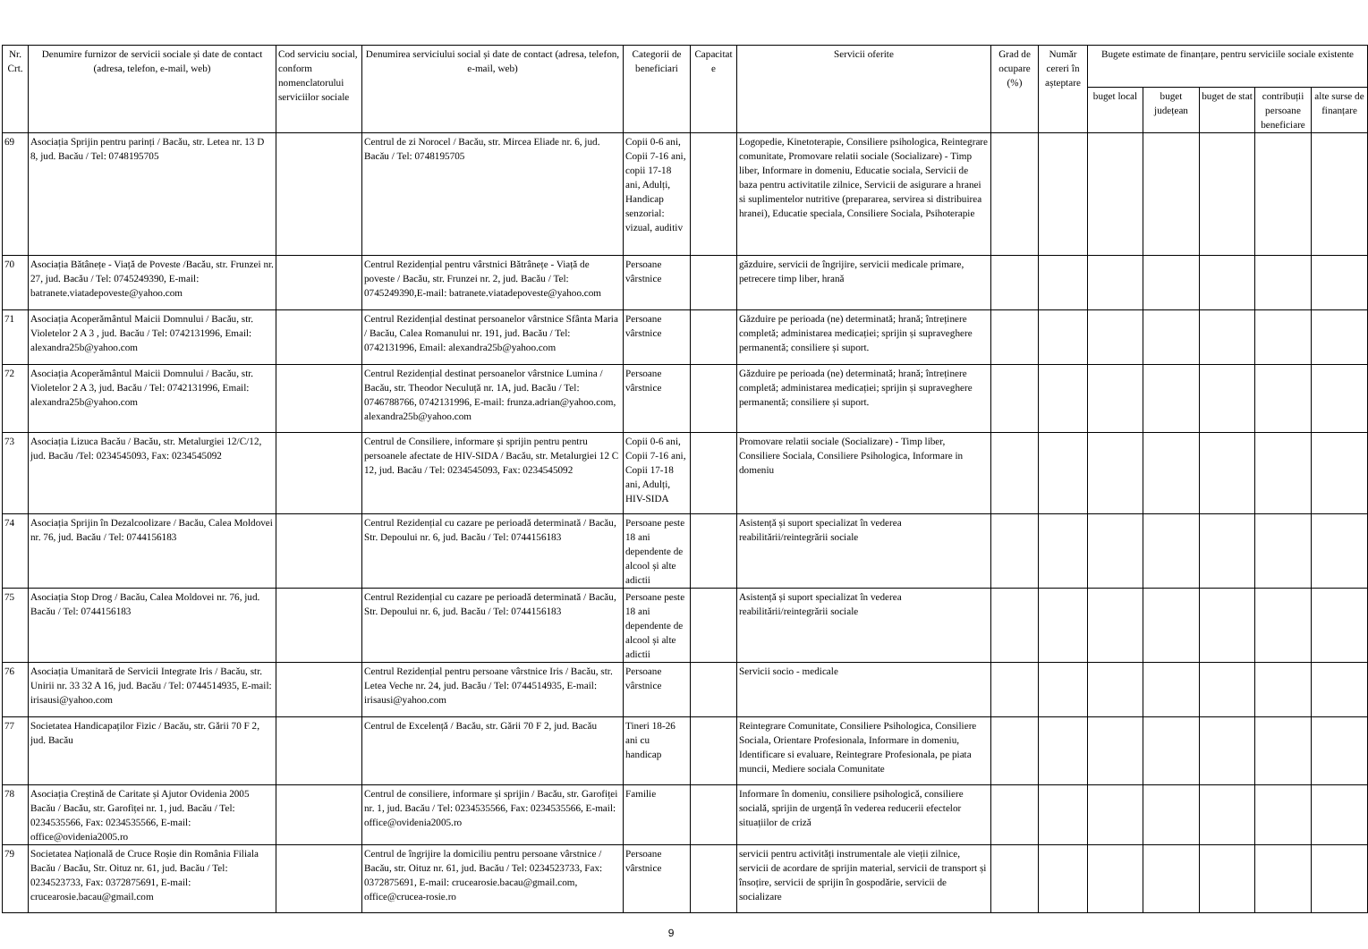| Nr. Crt. | Denumire furnizor de servicii sociale și date de contact (adresa, telefon, e-mail, web) | Cod serviciu social, conform nomenclatorului serviciilor sociale | Denumirea serviciului social și date de contact (adresa, telefon, e-mail, web) | Categorii de beneficiari | Capacitat e | Servicii oferite | Grad de ocupare (%) | Număr cereri în așteptare | Bugete estimate de finanțare, pentru serviciile sociale existente | | | | |
| --- | --- | --- | --- | --- | --- | --- | --- | --- | --- | --- | --- | --- | --- |
| | | | | | | | | | buget local | buget județean | buget de stat | contribuții persoane beneficiare | alte surse de finanțare |
| 69 | Asociația Sprijin pentru parinți / Bacău, str. Letea nr. 13 D 8, jud. Bacău / Tel: 0748195705 | | Centrul de zi Norocel / Bacău, str. Mircea Eliade nr. 6, jud. Bacău / Tel: 0748195705 | Copii 0-6 ani, Copii 7-16 ani, copii 17-18 ani, Adulți, Handicap senzorial: vizual, auditiv | | Logopedie, Kinetoterapie, Consiliere psihologica, Reintegrare comunitate, Promovare relatii sociale (Socializare) - Timp liber, Informare in domeniu, Educatie sociala, Servicii de baza pentru activitatile zilnice, Servicii de asigurare a hranei si suplimentelor nutritive (prepararea, servirea si distribuirea hranei), Educatie speciala, Consiliere Sociala, Psihoterapie | | | | | | | |
| 70 | Asociația Bătânețe - Viață de Poveste /Bacău, str. Frunzei nr. 27, jud. Bacău / Tel: 0745249390, E-mail: batranete.viatadepoveste@yahoo.com | | Centrul Rezidențial pentru vârstnici Bătrânețe - Viață de poveste / Bacău, str. Frunzei nr. 2, jud. Bacău / Tel: 0745249390,E-mail: batranete.viatadepoveste@yahoo.com | Persoane vârstnice | | găzduire, servicii de îngrijire, servicii medicale primare, petrecere timp liber, hrană | | | | | | | |
| 71 | Asociația Acoperământul Maicii Domnului / Bacău, str. Violetelor 2 A 3 , jud. Bacău / Tel: 0742131996, Email: alexandra25b@yahoo.com | | Centrul Rezidențial destinat persoanelor vârstnice Sfânta Maria / Bacău, Calea Romanului nr. 191, jud. Bacău / Tel: 0742131996, Email: alexandra25b@yahoo.com | Persoane vârstnice | | Găzduire pe perioada (ne) determinată; hrană; întreținere completă; administarea medicației; sprijin și supraveghere permanentă; consiliere și suport. | | | | | | | |
| 72 | Asociația Acoperământul Maicii Domnului / Bacău, str. Violetelor 2 A 3, jud. Bacău / Tel: 0742131996, Email: alexandra25b@yahoo.com | | Centrul Rezidențial destinat persoanelor vârstnice Lumina / Bacău, str. Theodor Neculuță nr. 1A, jud. Bacău / Tel: 0746788766, 0742131996, E-mail: frunza.adrian@yahoo.com, alexandra25b@yahoo.com | Persoane vârstnice | | Găzduire pe perioada (ne) determinată; hrană; întreținere completă; administarea medicației; sprijin și supraveghere permanentă; consiliere și suport. | | | | | | | |
| 73 | Asociația Lizuca Bacău / Bacău, str. Metalurgiei 12/C/12, jud. Bacău /Tel: 0234545093, Fax: 0234545092 | | Centrul de Consiliere, informare și sprijin pentru pentru persoanele afectate de HIV-SIDA / Bacău, str. Metalurgiei 12 C 12, jud. Bacău / Tel: 0234545093, Fax: 0234545092 | Copii 0-6 ani, Copii 7-16 ani, Copii 17-18 ani, Adulți, HIV-SIDA | | Promovare relatii sociale (Socializare) - Timp liber, Consiliere Sociala, Consiliere Psihologica, Informare in domeniu | | | | | | | |
| 74 | Asociația Sprijin în Dezalcoolizare / Bacău, Calea Moldovei nr. 76, jud. Bacău / Tel: 0744156183 | | Centrul Rezidențial cu cazare pe perioadă determinată / Bacău, Str. Depoului nr. 6, jud. Bacău / Tel: 0744156183 | Persoane peste 18 ani dependente de alcool și alte adictii | | Asistență și suport specializat în vederea reabilitării/reintegrării sociale | | | | | | | |
| 75 | Asociația Stop Drog / Bacău, Calea Moldovei nr. 76, jud. Bacău / Tel: 0744156183 | | Centrul Rezidențial cu cazare pe perioadă determinată / Bacău, Str. Depoului nr. 6, jud. Bacău / Tel: 0744156183 | Persoane peste 18 ani dependente de alcool și alte adictii | | Asistență și suport specializat în vederea reabilitării/reintegrării sociale | | | | | | | |
| 76 | Asociația Umanitară de Servicii Integrate Iris / Bacău, str. Unirii nr. 33 32 A 16, jud. Bacău / Tel: 0744514935, E-mail: irisausi@yahoo.com | | Centrul Rezidențial pentru persoane vârstnice Iris / Bacău, str. Letea Veche nr. 24, jud. Bacău / Tel: 0744514935, E-mail: irisausi@yahoo.com | Persoane vârstnice | | Servicii socio - medicale | | | | | | | |
| 77 | Societatea Handicapaților Fizic / Bacău, str. Gării 70 F 2, jud. Bacău | | Centrul de Excelență / Bacău, str. Gării 70 F 2, jud. Bacău | Tineri 18-26 ani cu handicap | | Reintegrare Comunitate, Consiliere Psihologica, Consiliere Sociala, Orientare Profesionala, Informare in domeniu, Identificare si evaluare, Reintegrare Profesionala, pe piata muncii, Mediere sociala Comunitate | | | | | | | |
| 78 | Asociația Creștină de Caritate și Ajutor Ovidenia 2005 Bacău / Bacău, str. Garofiței nr. 1, jud. Bacău / Tel: 0234535566, Fax: 0234535566, E-mail: office@ovidenia2005.ro | | Centrul de consiliere, informare și sprijin / Bacău, str. Garofiței nr. 1, jud. Bacău / Tel: 0234535566, Fax: 0234535566, E-mail: office@ovidenia2005.ro | Familie | | Informare în domeniu, consiliere psihologică, consiliere socială, sprijin de urgență în vederea reducerii efectelor situațiilor de criză | | | | | | | |
| 79 | Societatea Națională de Cruce Roșie din România Filiala Bacău / Bacău, Str. Oituz nr. 61, jud. Bacău / Tel: 0234523733, Fax: 0372875691, E-mail: crucearosie.bacau@gmail.com | | Centrul de îngrijire la domiciliu pentru persoane vârstnice / Bacău, str. Oituz nr. 61, jud. Bacău / Tel: 0234523733, Fax: 0372875691, E-mail: crucearosie.bacau@gmail.com, office@crucea-rosie.ro | Persoane vârstnice | | servicii pentru activități instrumentale ale vieții zilnice, servicii de acordare de sprijin material, servicii de transport și însoțire, servicii de sprijin în gospodărie, servicii de socializare | | | | | | | |
9